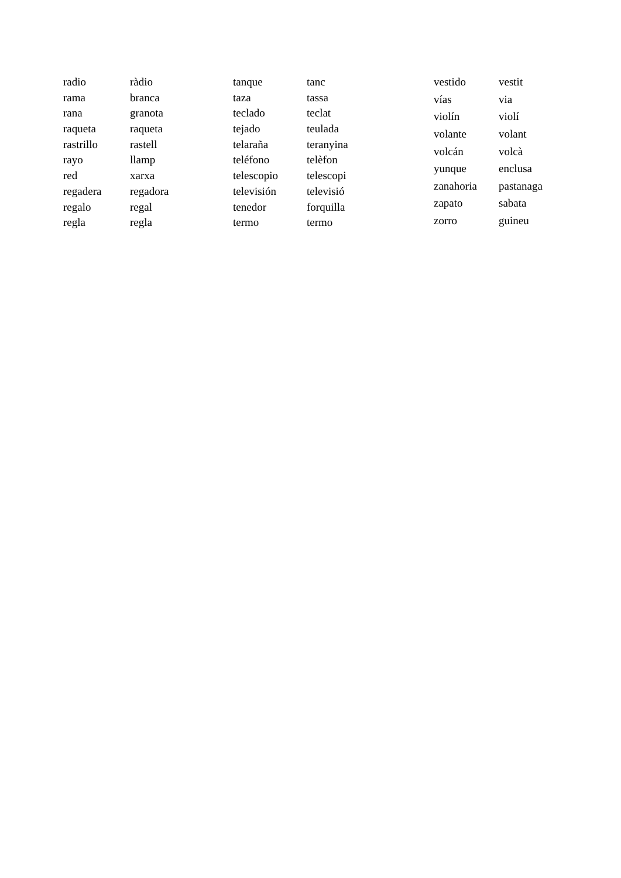| radio | ràdio |
| rama | branca |
| rana | granota |
| raqueta | raqueta |
| rastrillo | rastell |
| rayo | llamp |
| red | xarxa |
| regadera | regadora |
| regalo | regal |
| regla | regla |
| tanque | tanc |
| taza | tassa |
| teclado | teclat |
| tejado | teulada |
| telaraña | teranyina |
| teléfono | telèfon |
| telescopio | telescopi |
| televisión | televisió |
| tenedor | forquilla |
| termo | termo |
| vestido | vestit |
| vías | via |
| violín | violí |
| volante | volant |
| volcán | volcà |
| yunque | enclusa |
| zanahoria | pastanaga |
| zapato | sabata |
| zorro | guineu |